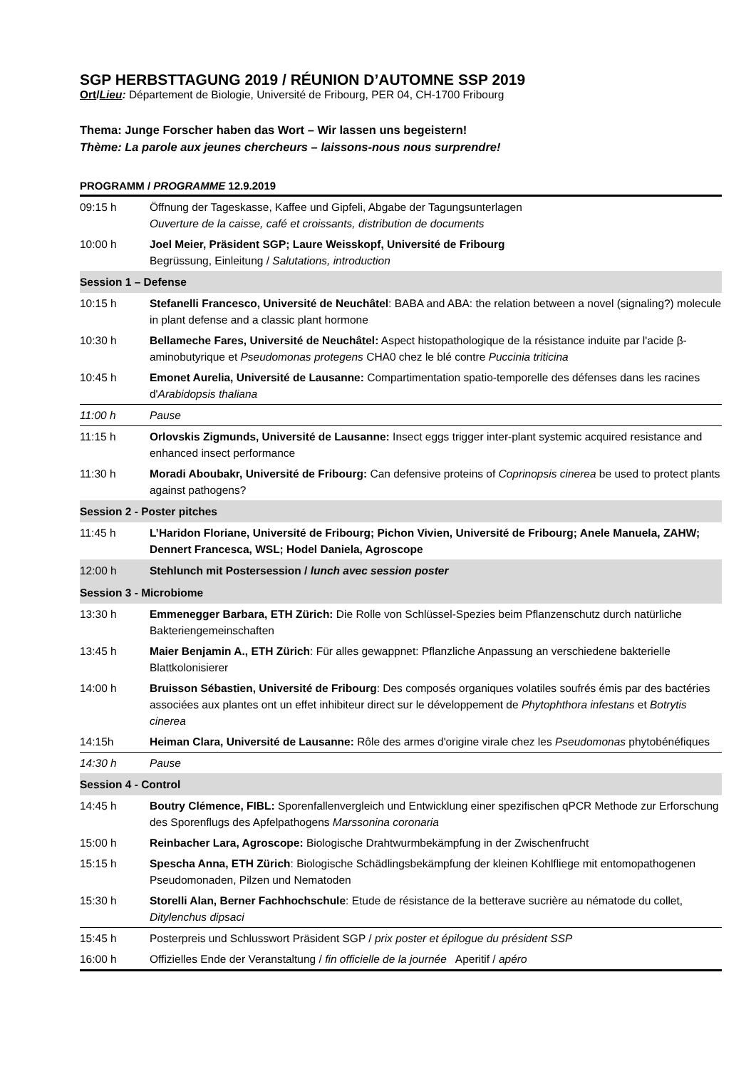SGP HERBSTTAGUNG 2019 / RÉUNION D’AUTOMNE SSP 2019
Ort/Lieu: Département de Biologie, Université de Fribourg, PER 04, CH-1700 Fribourg
Thema: Junge Forscher haben das Wort – Wir lassen uns begeistern!
Thème: La parole aux jeunes chercheurs – laissons-nous nous surprendre!
PROGRAMM / PROGRAMME 12.9.2019
| 09:15 h | Öffnung der Tageskasse, Kaffee und Gipfeli, Abgabe der Tagungsunterlagen Ouverture de la caisse, café et croissants, distribution de documents |
| 10:00 h | Joel Meier, Präsident SGP; Laure Weisskopf, Université de Fribourg Begrüssung, Einleitung / Salutations, introduction |
| Session 1 – Defense | |
| 10:15 h | Stefanelli Francesco, Université de Neuchâtel : BABA and ABA: the relation between a novel (signaling?) molecule in plant defense and a classic plant hormone |
| 10:30 h | Bellameche Fares, Université de Neuchâtel: Aspect histopathologique de la résistance induite par l'acide β-aminobutyrique et Pseudomonas protegens CHA0 chez le blé contre Puccinia triticina |
| 10:45 h | Emonet Aurelia, Université de Lausanne: Compartimentation spatio-temporelle des défenses dans les racines d' Arabidopsis thaliana |
| 11:00 h | Pause |
| 11:15 h | Orlovskis Zigmunds, Université de Lausanne: Insect eggs trigger inter-plant systemic acquired resistance and enhanced insect performance |
| 11:30 h | Moradi Aboubakr, Université de Fribourg: Can defensive proteins of Coprinopsis cinerea be used to protect plants against pathogens? |
| Session 2 - Poster pitches | |
| 11:45 h | L’Haridon Floriane, Université de Fribourg; Pichon Vivien, Université de Fribourg; Anele Manuela, ZAHW; Dennert Francesca, WSL; Hodel Daniela, Agroscope |
| 12:00 h | Stehlunch mit Postersession / lunch avec session poster |
| Session 3 - Microbiome | |
| 13:30 h | Emmenegger Barbara, ETH Zürich: Die Rolle von Schlüssel-Spezies beim Pflanzenschutz durch natürliche Bakteriengemeinschaften |
| 13:45 h | Maier Benjamin A., ETH Zürich : Für alles gewappnet: Pflanzliche Anpassung an verschiedene bakterielle Blattkolonisierer |
| 14:00 h | Bruisson Sébastien, Université de Fribourg : Des composés organiques volatiles soufrés émis par des bactéries associées aux plantes ont un effet inhibiteur direct sur le développement de Phytophthora infestans et Botrytis cinerea |
| 14:15h | Heiman Clara, Université de Lausanne: Rôle des armes d'origine virale chez les Pseudomonas phytobénéfiques |
| 14:30 h | Pause |
| Session 4 - Control | |
| 14:45 h | Boutry Clémence, FIBL: Sporenfallenvergleich und Entwicklung einer spezifischen qPCR Methode zur Erforschung des Sporenflugs des Apfelpathogens Marssonina coronaria |
| 15:00 h | Reinbacher Lara, Agroscope: Biologische Drahtwurmbekämpfung in der Zwischenfrucht |
| 15:15 h | Spescha Anna, ETH Zürich : Biologische Schädlingsbekämpfung der kleinen Kohlfliege mit entomopathogenen Pseudomonaden, Pilzen und Nematoden |
| 15:30 h | Storelli Alan, Berner Fachhochschule : Etude de résistance de la betterave sucrière au nématode du collet, Ditylenchus dipsaci |
| 15:45 h | Posterpreis und Schlusswort Präsident SGP / prix poster et épilogue du président SSP |
| 16:00 h | Offizielles Ende der Veranstaltung / fin officielle de la journée Aperitif / apéro |